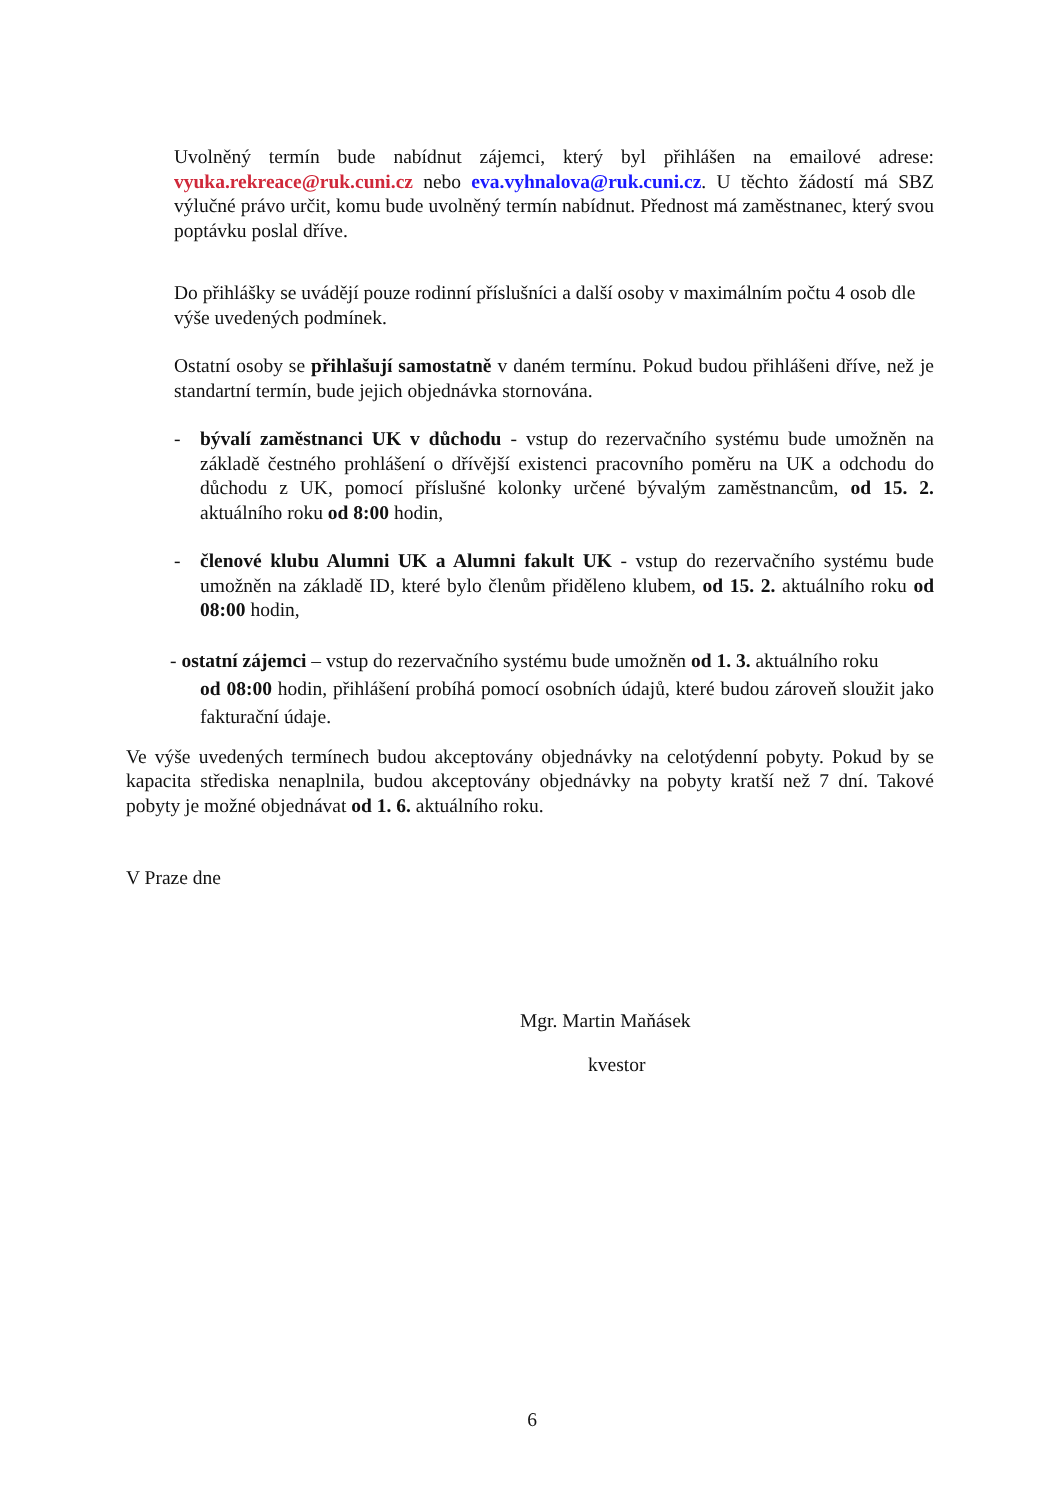Uvolněný termín bude nabídnut zájemci, který byl přihlášen na emailové adrese: vyuka.rekreace@ruk.cuni.cz nebo eva.vyhnalova@ruk.cuni.cz. U těchto žádostí má SBZ výlučné právo určit, komu bude uvolněný termín nabídnut. Přednost má zaměstnanec, který svou poptávku poslal dříve.
Do přihlášky se uvádějí pouze rodinní příslušníci a další osoby v maximálním počtu 4 osob dle výše uvedených podmínek.
Ostatní osoby se přihlašují samostatně v daném termínu. Pokud budou přihlášeni dříve, než je standartní termín, bude jejich objednávka stornována.
- bývalí zaměstnanci UK v důchodu - vstup do rezervačního systému bude umožněn na základě čestného prohlášení o dřívější existenci pracovního poměru na UK a odchodu do důchodu z UK, pomocí příslušné kolonky určené bývalým zaměstnancům, od 15. 2. aktuálního roku od 8:00 hodin,
- členové klubu Alumni UK a Alumni fakult UK - vstup do rezervačního systému bude umožněn na základě ID, které bylo členům přiděleno klubem, od 15. 2. aktuálního roku od 08:00 hodin,
- ostatní zájemci – vstup do rezervačního systému bude umožněn od 1. 3. aktuálního roku
od 08:00 hodin, přihlášení probíhá pomocí osobních údajů, které budou zároveň sloužit jako fakturační údaje.
Ve výše uvedených termínech budou akceptovány objednávky na celotýdenní pobyty. Pokud by se kapacita střediska nenaplnila, budou akceptovány objednávky na pobyty kratší než 7 dní. Takové pobyty je možné objednávat od 1. 6. aktuálního roku.
V Praze dne
Mgr. Martin Maňásek
kvestor
6